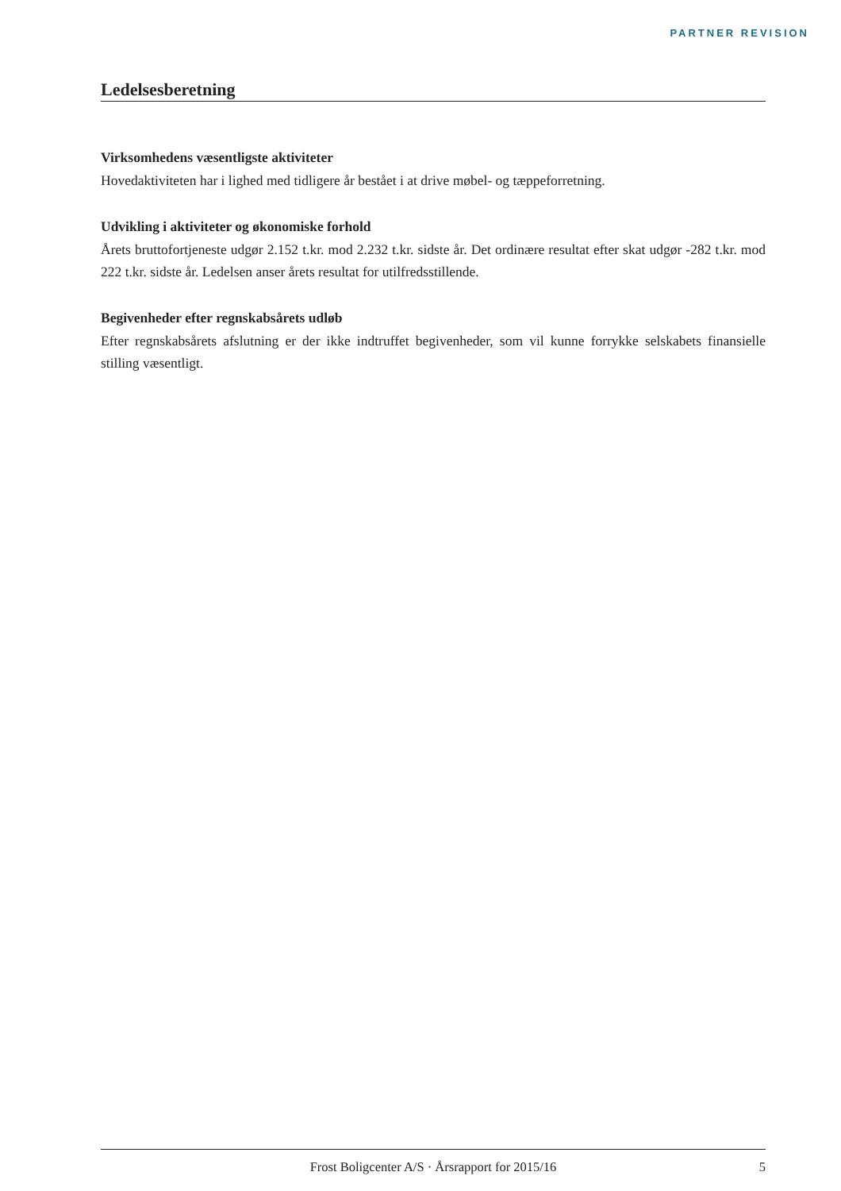PARTNER REVISION
Ledelsesberetning
Virksomhedens væsentligste aktiviteter
Hovedaktiviteten har i lighed med tidligere år bestået i at drive møbel- og tæppeforretning.
Udvikling i aktiviteter og økonomiske forhold
Årets bruttofortjeneste udgør 2.152 t.kr. mod 2.232 t.kr. sidste år. Det ordinære resultat efter skat udgør -282 t.kr. mod 222 t.kr. sidste år. Ledelsen anser årets resultat for utilfredsstillende.
Begivenheder efter regnskabsårets udløb
Efter regnskabsårets afslutning er der ikke indtruffet begivenheder, som vil kunne forrykke selskabets finansielle stilling væsentligt.
Frost Boligcenter A/S · Årsrapport for 2015/16 5